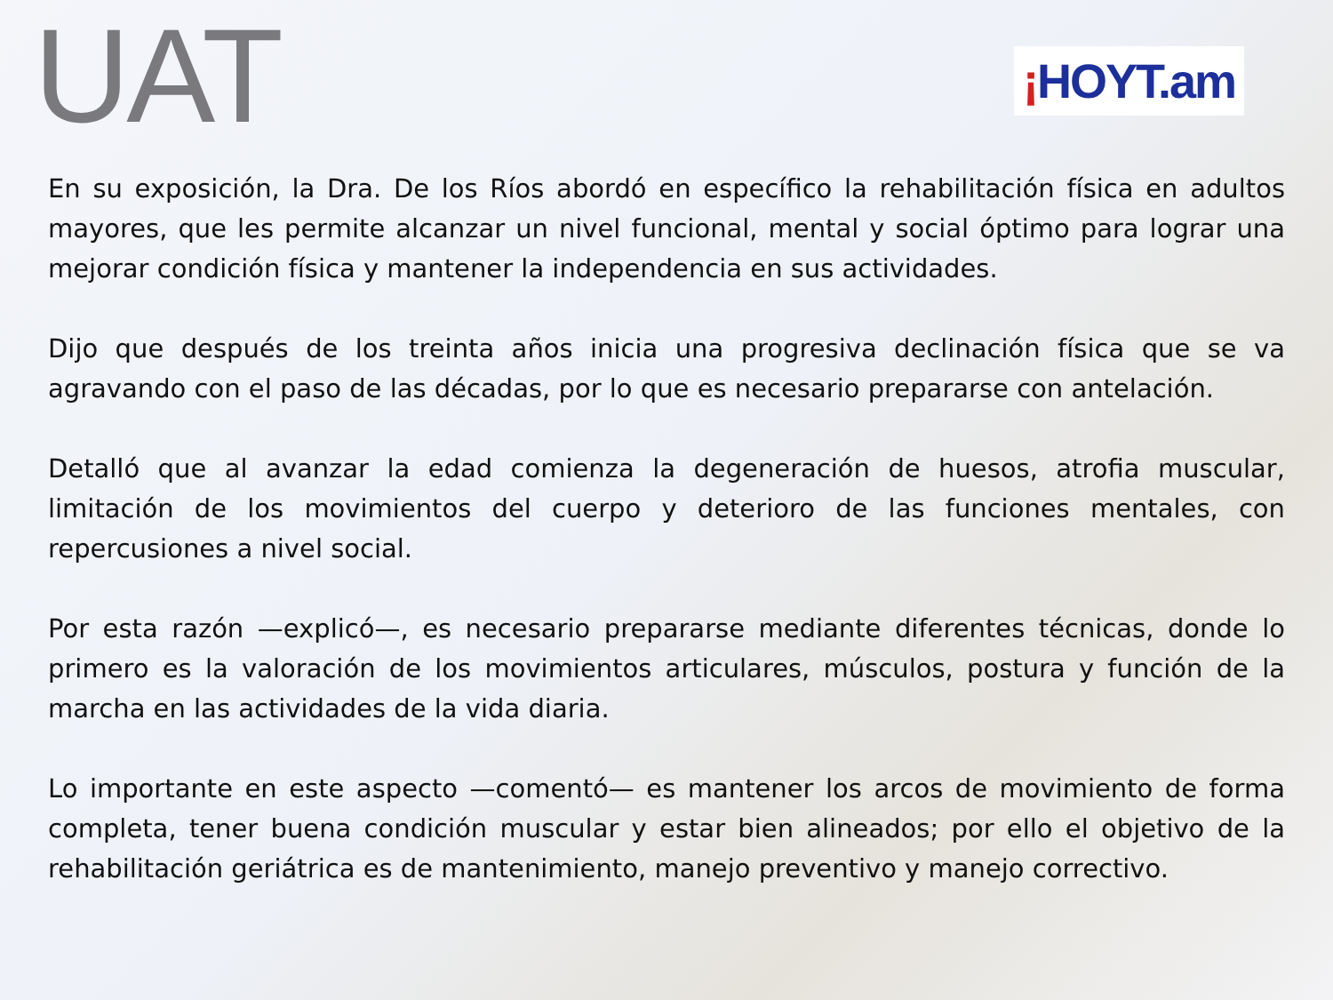UAT
¡HOYT.am
En su exposición, la Dra. De los Ríos abordó en específico la rehabilitación física en adultos mayores, que les permite alcanzar un nivel funcional, mental y social óptimo para lograr una mejorar condición física y mantener la independencia en sus actividades.
Dijo que después de los treinta años inicia una progresiva declinación física que se va agravando con el paso de las décadas, por lo que es necesario prepararse con antelación.
Detalló que al avanzar la edad comienza la degeneración de huesos, atrofia muscular, limitación de los movimientos del cuerpo y deterioro de las funciones mentales, con repercusiones a nivel social.
Por esta razón —explicó—, es necesario prepararse mediante diferentes técnicas, donde lo primero es la valoración de los movimientos articulares, músculos, postura y función de la marcha en las actividades de la vida diaria.
Lo importante en este aspecto —comentó— es mantener los arcos de movimiento de forma completa, tener buena condición muscular y estar bien alineados; por ello el objetivo de la rehabilitación geriátrica es de mantenimiento, manejo preventivo y manejo correctivo.